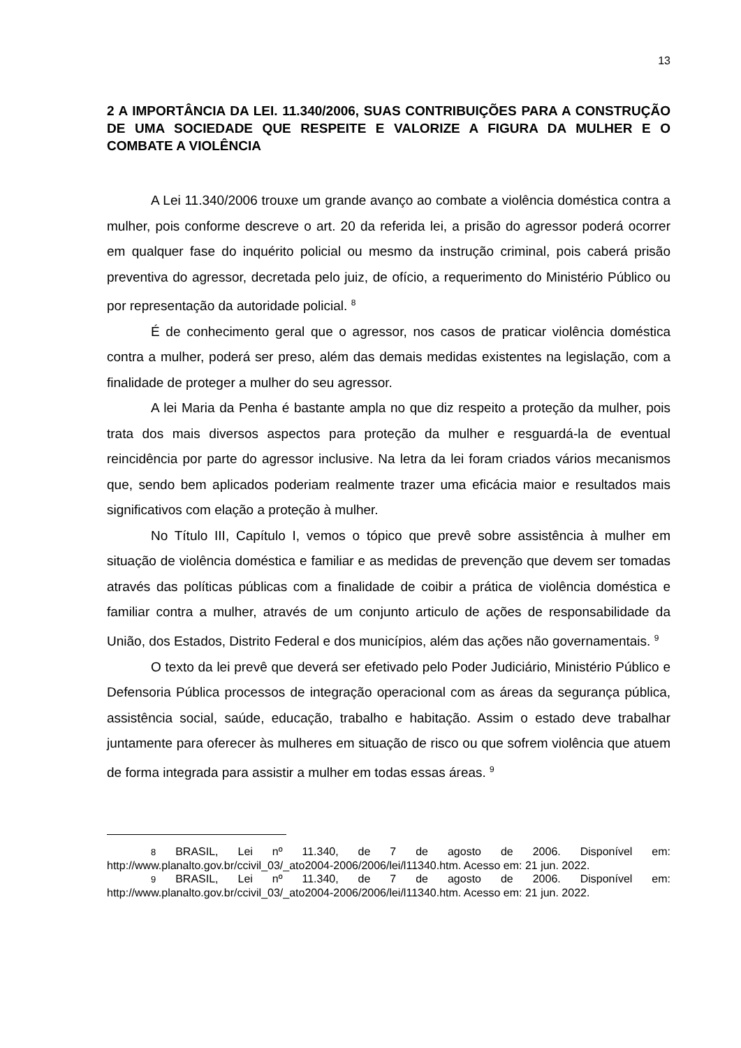13
2 A IMPORTÂNCIA DA LEI. 11.340/2006, SUAS CONTRIBUIÇÕES PARA A CONSTRUÇÃO DE UMA SOCIEDADE QUE RESPEITE E VALORIZE A FIGURA DA MULHER E O COMBATE A VIOLÊNCIA
A Lei 11.340/2006 trouxe um grande avanço ao combate a violência doméstica contra a mulher, pois conforme descreve o art. 20 da referida lei, a prisão do agressor poderá ocorrer em qualquer fase do inquérito policial ou mesmo da instrução criminal, pois caberá prisão preventiva do agressor, decretada pelo juiz, de ofício, a requerimento do Ministério Público ou por representação da autoridade policial. <sup>8</sup>
É de conhecimento geral que o agressor, nos casos de praticar violência doméstica contra a mulher, poderá ser preso, além das demais medidas existentes na legislação, com a finalidade de proteger a mulher do seu agressor.
A lei Maria da Penha é bastante ampla no que diz respeito a proteção da mulher, pois trata dos mais diversos aspectos para proteção da mulher e resguardá-la de eventual reincidência por parte do agressor inclusive. Na letra da lei foram criados vários mecanismos que, sendo bem aplicados poderiam realmente trazer uma eficácia maior e resultados mais significativos com elação a proteção à mulher.
No Título III, Capítulo I, vemos o tópico que prevê sobre assistência à mulher em situação de violência doméstica e familiar e as medidas de prevenção que devem ser tomadas através das políticas públicas com a finalidade de coibir a prática de violência doméstica e familiar contra a mulher, através de um conjunto articulo de ações de responsabilidade da União, dos Estados, Distrito Federal e dos municípios, além das ações não governamentais. <sup>9</sup>
O texto da lei prevê que deverá ser efetivado pelo Poder Judiciário, Ministério Público e Defensoria Pública processos de integração operacional com as áreas da segurança pública, assistência social, saúde, educação, trabalho e habitação. Assim o estado deve trabalhar juntamente para oferecer às mulheres em situação de risco ou que sofrem violência que atuem de forma integrada para assistir a mulher em todas essas áreas. <sup>9</sup>
8 BRASIL, Lei nº 11.340, de 7 de agosto de 2006. Disponível em: http://www.planalto.gov.br/ccivil_03/_ato2004-2006/2006/lei/l11340.htm. Acesso em: 21 jun. 2022.
9 BRASIL, Lei nº 11.340, de 7 de agosto de 2006. Disponível em: http://www.planalto.gov.br/ccivil_03/_ato2004-2006/2006/lei/l11340.htm. Acesso em: 21 jun. 2022.